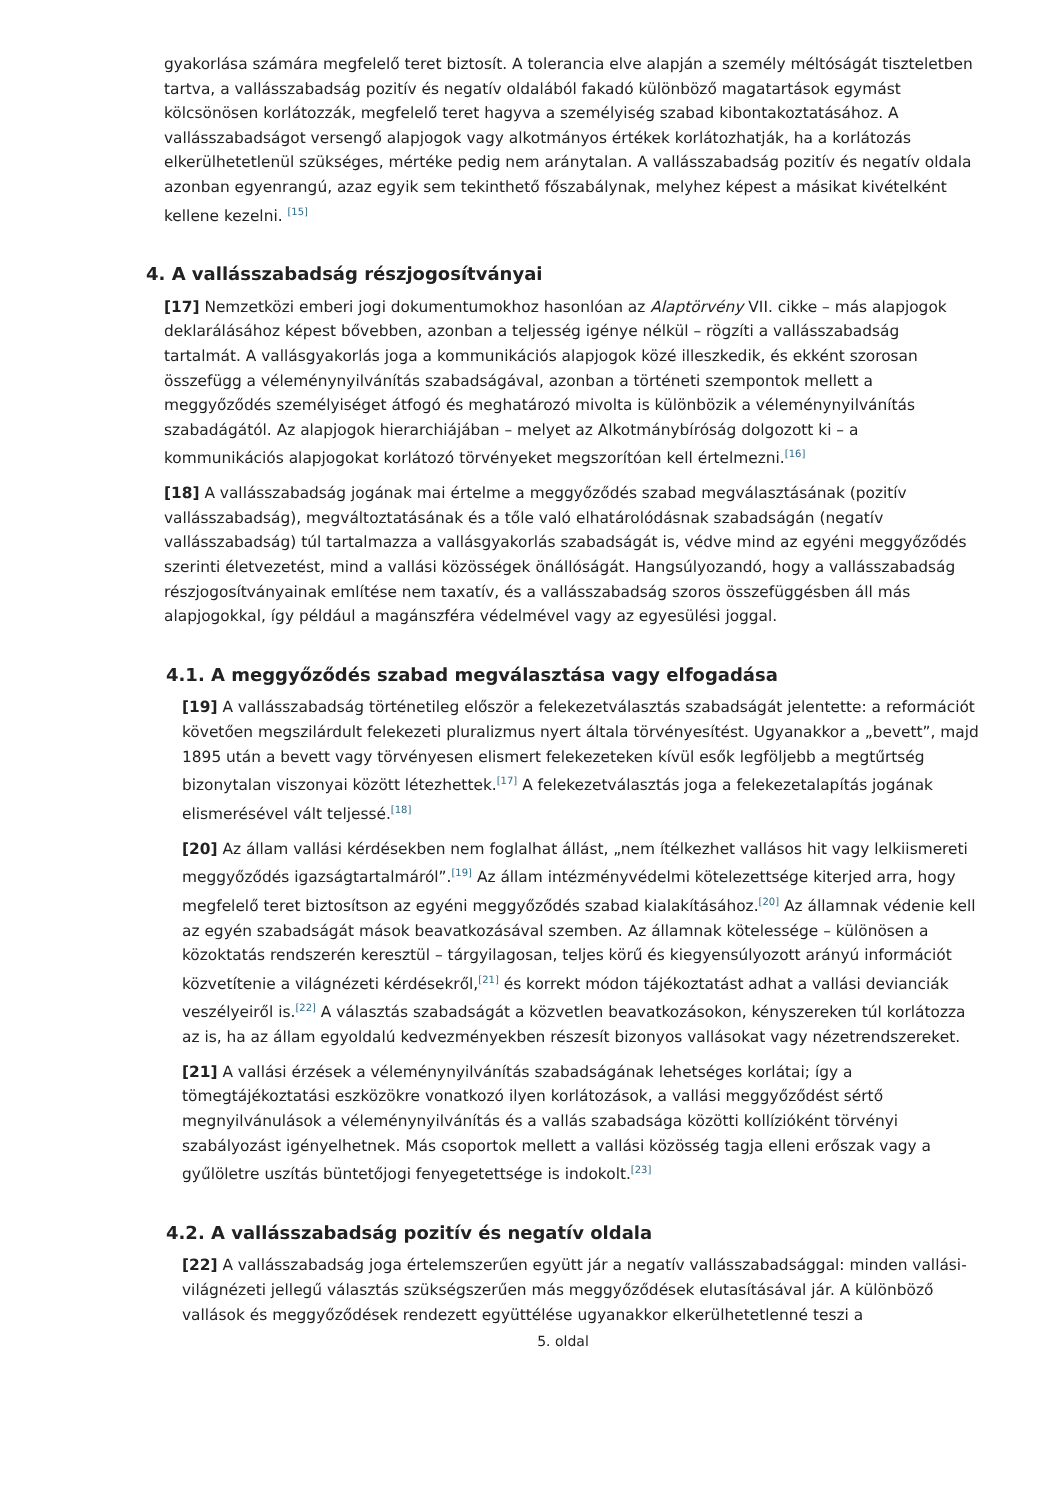gyakorlása számára megfelelő teret biztosít. A tolerancia elve alapján a személy méltóságát tiszteletben tartva, a vallásszabadság pozitív és negatív oldalából fakadó különböző magatartások egymást kölcsönösen korlátozzák, megfelelő teret hagyva a személyiség szabad kibontakoztatásához. A vallásszabadságot versengő alapjogok vagy alkotmányos értékek korlátozhatják, ha a korlátozás elkerülhetetlenül szükséges, mértéke pedig nem aránytalan. A vallásszabadság pozitív és negatív oldala azonban egyenrangú, azaz egyik sem tekinthető főszabálynak, melyhez képest a másikat kivételként kellene kezelni. <sup>[15]</sup>
4. A vallásszabadság részjogosítványai
[17] Nemzetközi emberi jogi dokumentumokhoz hasonlóan az Alaptörvény VII. cikke – más alapjogok deklarálásához képest bővebben, azonban a teljesség igénye nélkül – rögzíti a vallásszabadság tartalmát. A vallásgyakorlás joga a kommunikációs alapjogok közé illeszkedik, és ekként szorosan összefügg a véleménynyilvánítás szabadságával, azonban a történeti szempontok mellett a meggyőződés személyiséget átfogó és meghatározó mivolta is különbözik a véleménynyilvánítás szabadágától. Az alapjogok hierarchiájában – melyet az Alkotmánybíróság dolgozott ki – a kommunikációs alapjogokat korlátozó törvényeket megszorítóan kell értelmezni.<sup>[16]</sup>
[18] A vallásszabadság jogának mai értelme a meggyőződés szabad megválasztásának (pozitív vallásszabadság), megváltoztatásának és a tőle való elhatárolódásnak szabadságán (negatív vallásszabadság) túl tartalmazza a vallásgyakorlás szabadságát is, védve mind az egyéni meggyőződés szerinti életvezetést, mind a vallási közösségek önállóságát. Hangsúlyozandó, hogy a vallásszabadság részjogosítványainak említése nem taxatív, és a vallásszabadság szoros összefüggésben áll más alapjogokkal, így például a magánszféra védelmével vagy az egyesülési joggal.
4.1. A meggyőződés szabad megválasztása vagy elfogadása
[19] A vallásszabadság történetileg először a felekezetválasztás szabadságát jelentette: a reformációt követően megszilárdult felekezeti pluralizmus nyert általa törvényesítést. Ugyanakkor a „bevett”, majd 1895 után a bevett vagy törvényesen elismert felekezeteken kívül esők legföljebb a megtűrtség bizonytalan viszonyai között létezhettek.<sup>[17]</sup> A felekezetválasztás joga a felekezetalapítás jogának elismerésével vált teljessé.<sup>[18]</sup>
[20] Az állam vallási kérdésekben nem foglalhat állást, „nem ítélkezhet vallásos hit vagy lelkiismereti meggyőződés igazságtartalmáról”.<sup>[19]</sup> Az állam intézményvédelmi kötelezettsége kiterjed arra, hogy megfelelő teret biztosítson az egyéni meggyőződés szabad kialakításához.<sup>[20]</sup> Az államnak védenie kell az egyén szabadságát mások beavatkozásával szemben. Az államnak kötelessége – különösen a közoktatás rendszerén keresztül – tárgyilagosan, teljes körű és kiegyensúlyozott arányú információt közvetítenie a világnézeti kérdésekről,<sup>[21]</sup> és korrekt módon tájékoztatást adhat a vallási devianciák veszélyeiről is.<sup>[22]</sup> A választás szabadságát a közvetlen beavatkozásokon, kényszereken túl korlátozza az is, ha az állam egyoldalú kedvezményekben részesít bizonyos vallásokat vagy nézetrendszereket.
[21] A vallási érzések a véleménynyilvánítás szabadságának lehetséges korlátai; így a tömegtájékoztatási eszközökre vonatkozó ilyen korlátozások, a vallási meggyőződést sértő megnyilvánulások a véleménynyilvánítás és a vallás szabadsága közötti kollízióként törvényi szabályozást igényelhetnek. Más csoportok mellett a vallási közösség tagja elleni erőszak vagy a gyűlöletre uszítás büntetőjogi fenyegetettsége is indokolt.<sup>[23]</sup>
4.2. A vallásszabadság pozitív és negatív oldala
[22] A vallásszabadság joga értelemszerűen együtt jár a negatív vallásszabadsággal: minden vallási-világnézeti jellegű választás szükségszerűen más meggyőződések elutasításával jár. A különböző vallások és meggyőződések rendezett együttélése ugyanakkor elkerülhetetlenné teszi a
5. oldal